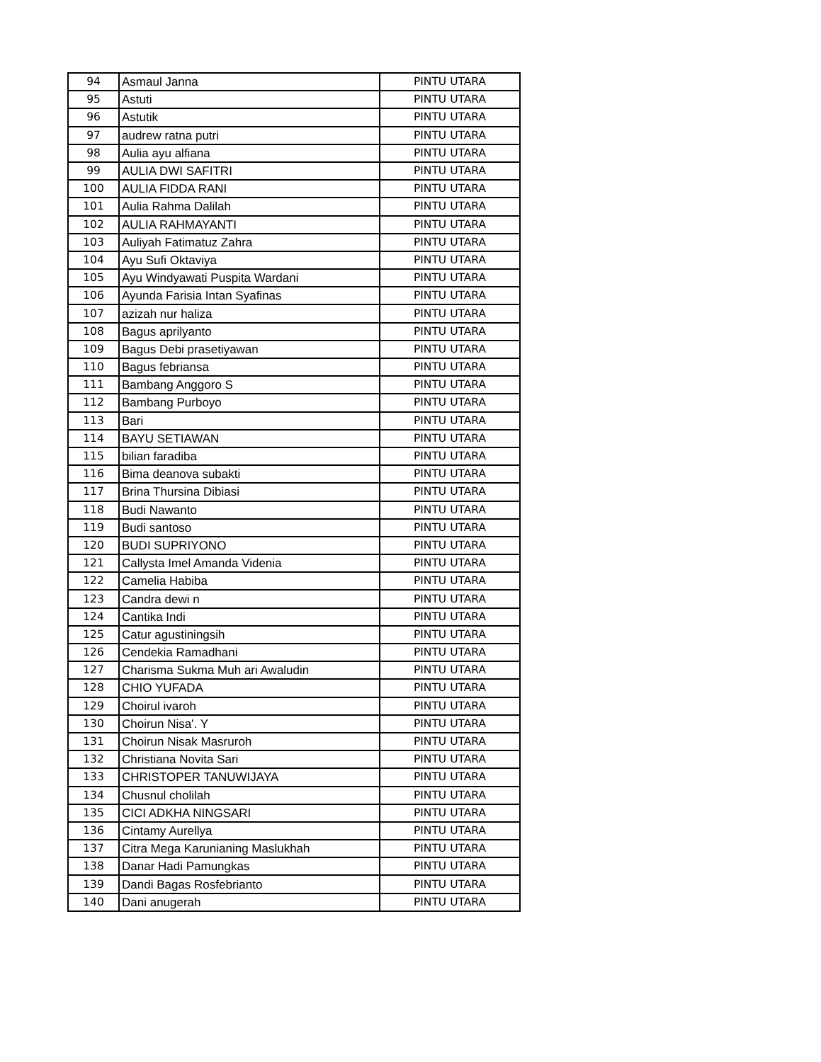| 94 | Asmaul Janna | PINTU UTARA |
| 95 | Astuti | PINTU UTARA |
| 96 | Astutik | PINTU UTARA |
| 97 | audrew ratna putri | PINTU UTARA |
| 98 | Aulia ayu alfiana | PINTU UTARA |
| 99 | AULIA DWI SAFITRI | PINTU UTARA |
| 100 | AULIA FIDDA RANI | PINTU UTARA |
| 101 | Aulia Rahma Dalilah | PINTU UTARA |
| 102 | AULIA RAHMAYANTI | PINTU UTARA |
| 103 | Auliyah Fatimatuz Zahra | PINTU UTARA |
| 104 | Ayu Sufi Oktaviya | PINTU UTARA |
| 105 | Ayu Windyawati Puspita Wardani | PINTU UTARA |
| 106 | Ayunda Farisia Intan Syafinas | PINTU UTARA |
| 107 | azizah nur haliza | PINTU UTARA |
| 108 | Bagus aprilyanto | PINTU UTARA |
| 109 | Bagus Debi prasetiyawan | PINTU UTARA |
| 110 | Bagus febriansa | PINTU UTARA |
| 111 | Bambang Anggoro S | PINTU UTARA |
| 112 | Bambang Purboyo | PINTU UTARA |
| 113 | Bari | PINTU UTARA |
| 114 | BAYU SETIAWAN | PINTU UTARA |
| 115 | bilian faradiba | PINTU UTARA |
| 116 | Bima deanova subakti | PINTU UTARA |
| 117 | Brina Thursina Dibiasi | PINTU UTARA |
| 118 | Budi Nawanto | PINTU UTARA |
| 119 | Budi santoso | PINTU UTARA |
| 120 | BUDI SUPRIYONO | PINTU UTARA |
| 121 | Callysta Imel Amanda Videnia | PINTU UTARA |
| 122 | Camelia Habiba | PINTU UTARA |
| 123 | Candra dewi n | PINTU UTARA |
| 124 | Cantika Indi | PINTU UTARA |
| 125 | Catur agustiningsih | PINTU UTARA |
| 126 | Cendekia Ramadhani | PINTU UTARA |
| 127 | Charisma Sukma Muh ari Awaludin | PINTU UTARA |
| 128 | CHIO YUFADA | PINTU UTARA |
| 129 | Choirul ivaroh | PINTU UTARA |
| 130 | Choirun Nisa'. Y | PINTU UTARA |
| 131 | Choirun Nisak Masruroh | PINTU UTARA |
| 132 | Christiana Novita Sari | PINTU UTARA |
| 133 | CHRISTOPER TANUWIJAYA | PINTU UTARA |
| 134 | Chusnul cholilah | PINTU UTARA |
| 135 | CICI ADKHA NINGSARI | PINTU UTARA |
| 136 | Cintamy Aurellya | PINTU UTARA |
| 137 | Citra Mega Karunianing Maslukhah | PINTU UTARA |
| 138 | Danar Hadi Pamungkas | PINTU UTARA |
| 139 | Dandi Bagas Rosfebrianto | PINTU UTARA |
| 140 | Dani anugerah | PINTU UTARA |